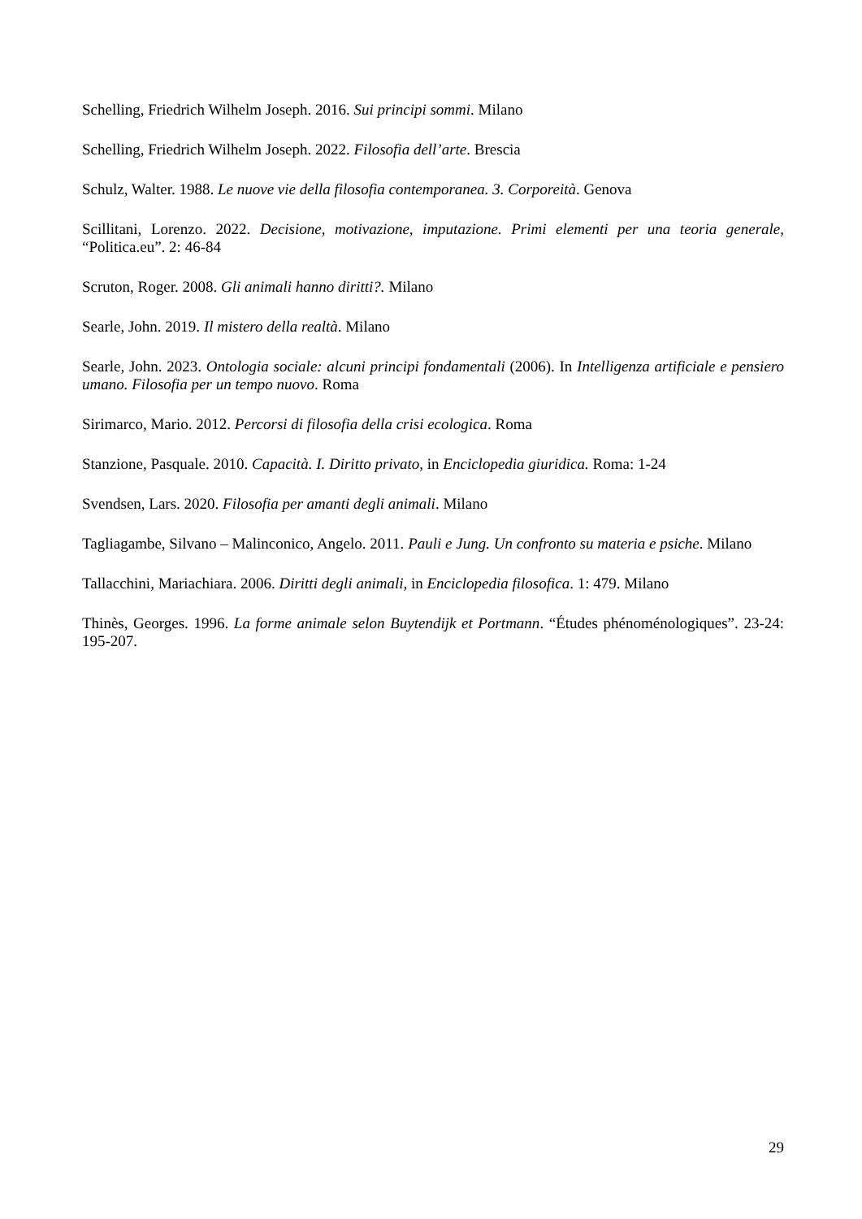Schelling, Friedrich Wilhelm Joseph. 2016. Sui principi sommi. Milano
Schelling, Friedrich Wilhelm Joseph. 2022. Filosofia dell’arte. Brescia
Schulz, Walter. 1988. Le nuove vie della filosofia contemporanea. 3. Corporeità. Genova
Scillitani, Lorenzo. 2022. Decisione, motivazione, imputazione. Primi elementi per una teoria generale, “Politica.eu”. 2: 46-84
Scruton, Roger. 2008. Gli animali hanno diritti?. Milano
Searle, John. 2019. Il mistero della realtà. Milano
Searle, John. 2023. Ontologia sociale: alcuni principi fondamentali (2006). In Intelligenza artificiale e pensiero umano. Filosofia per un tempo nuovo. Roma
Sirimarco, Mario. 2012. Percorsi di filosofia della crisi ecologica. Roma
Stanzione, Pasquale. 2010. Capacità. I. Diritto privato, in Enciclopedia giuridica. Roma: 1-24
Svendsen, Lars. 2020. Filosofia per amanti degli animali. Milano
Tagliagambe, Silvano – Malinconico, Angelo. 2011. Pauli e Jung. Un confronto su materia e psiche. Milano
Tallacchini, Mariachiara. 2006. Diritti degli animali, in Enciclopedia filosofica. 1: 479. Milano
Thinès, Georges. 1996. La forme animale selon Buytendijk et Portmann. “Études phénoménologiques”. 23-24: 195-207.
29